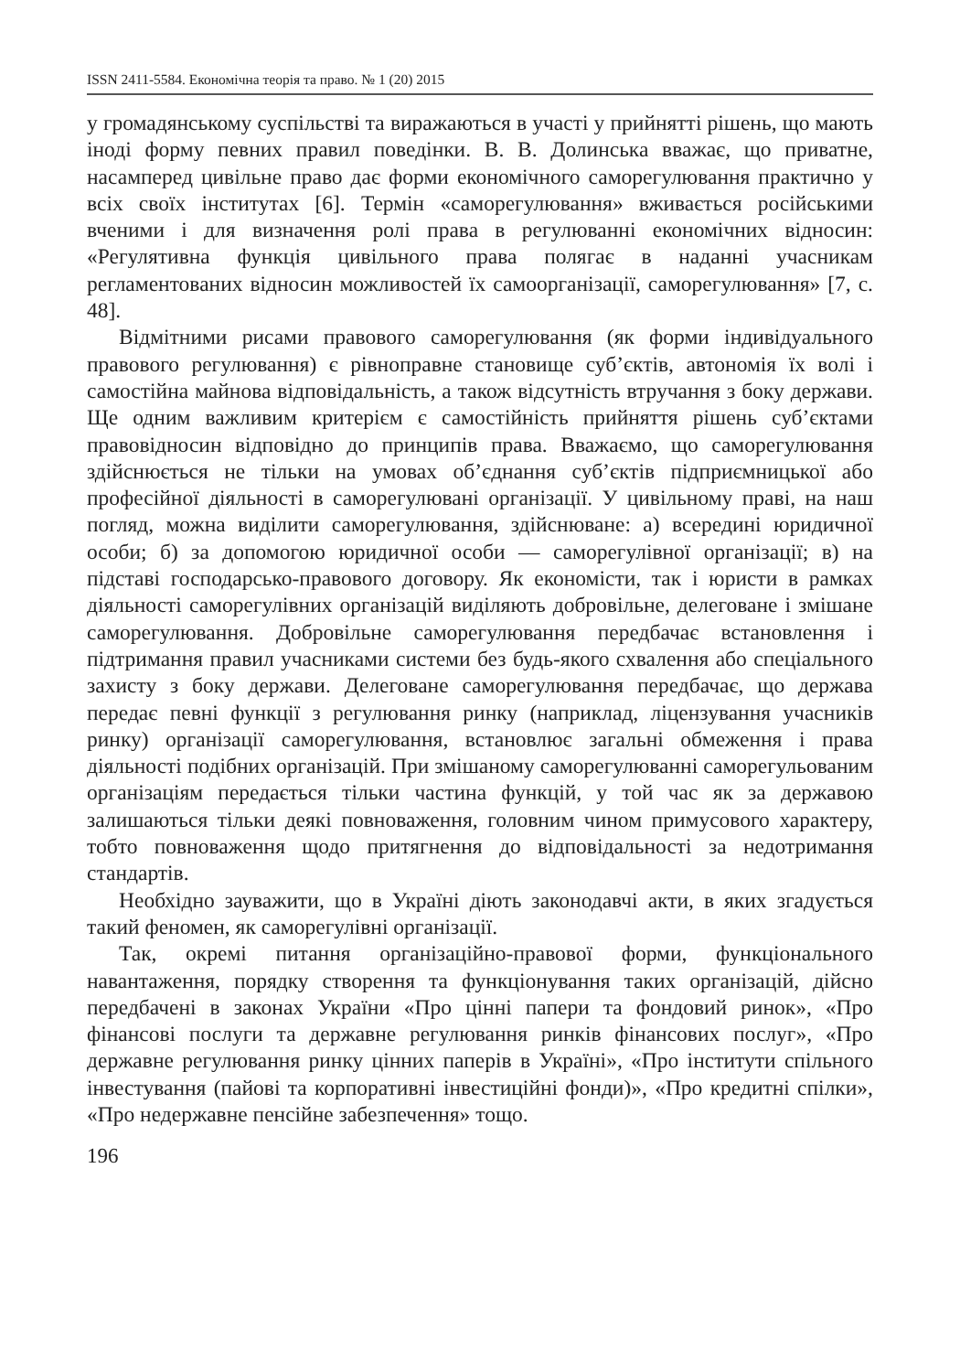ISSN 2411-5584. Економічна теорія та право. № 1 (20) 2015
у громадянському суспільстві та виражаються в участі у прийнятті рішень, що мають іноді форму певних правил поведінки. В. В. Долинська вважає, що приватне, насамперед цивільне право дає форми економічного саморегулювання практично у всіх своїх інститутах [6]. Термін «саморегулювання» вживається російськими вченими і для визначення ролі права в регулюванні економічних відносин: «Регулятивна функція цивільного права полягає в наданні учасникам регламентованих відносин можливостей їх самоорганізації, саморегулювання» [7, с. 48].
Відмітними рисами правового саморегулювання (як форми індивідуального правового регулювання) є рівноправне становище суб’єктів, автономія їх волі і самостійна майнова відповідальність, а також відсутність втручання з боку держави. Ще одним важливим критерієм є самостійність прийняття рішень суб’єктами правовідносин відповідно до принципів права. Вважаємо, що саморегулювання здійснюється не тільки на умовах об’єднання суб’єктів підприємницької або професійної діяльності в саморегулювані організації. У цивільному праві, на наш погляд, можна виділити саморегулювання, здійснюване: а) всередині юридичної особи; б) за допомогою юридичної особи — саморегулівної організації; в) на підставі господарсько-правового договору. Як економісти, так і юристи в рамках діяльності саморегулівних організацій виділяють добровільне, делеговане і змішане саморегулювання. Добровільне саморегулювання передбачає встановлення і підтримання правил учасниками системи без будь-якого схвалення або спеціального захисту з боку держави. Делеговане саморегулювання передбачає, що держава передає певні функції з регулювання ринку (наприклад, ліцензування учасників ринку) організації саморегулювання, встановлює загальні обмеження і права діяльності подібних організацій. При змішаному саморегулюванні саморегульованим організаціям передається тільки частина функцій, у той час як за державою залишаються тільки деякі повноваження, головним чином примусового характеру, тобто повноваження щодо притягнення до відповідальності за недотримання стандартів.
Необхідно зауважити, що в Україні діють законодавчі акти, в яких згадується такий феномен, як саморегулівні організації.
Так, окремі питання організаційно-правової форми, функціонального навантаження, порядку створення та функціонування таких організацій, дійсно передбачені в законах України «Про цінні папери та фондовий ринок», «Про фінансові послуги та державне регулювання ринків фінансових послуг», «Про державне регулювання ринку цінних паперів в Україні», «Про інститути спільного інвестування (пайові та корпоративні інвестиційні фонди)», «Про кредитні спілки», «Про недержавне пенсійне забезпечення» тощо.
196